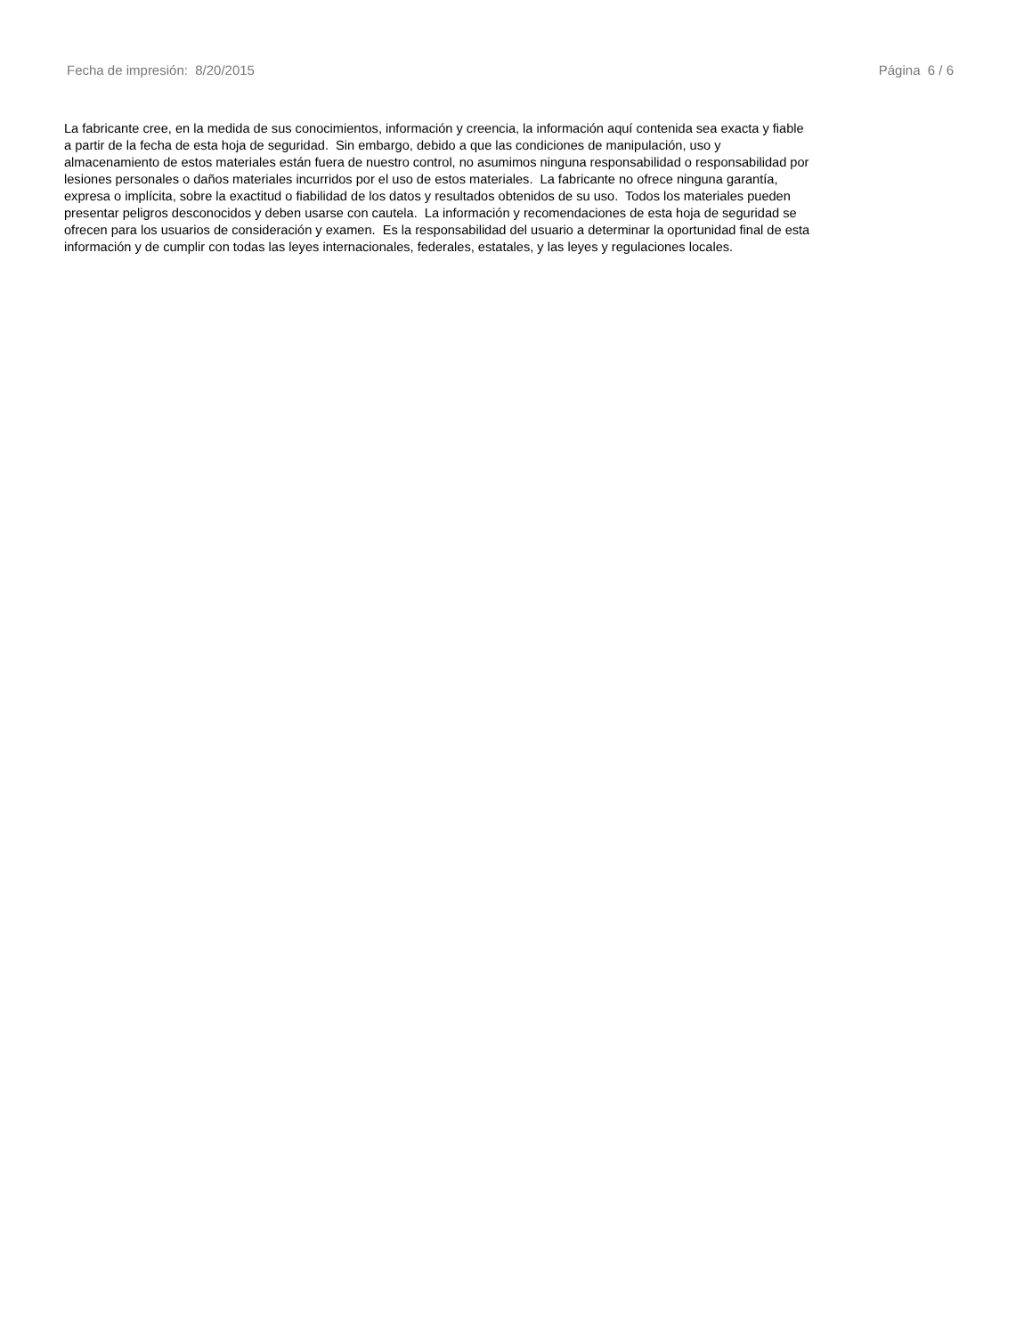Fecha de impresión: 8/20/2015 Página 6 / 6
La fabricante cree, en la medida de sus conocimientos, información y creencia, la información aquí contenida sea exacta y fiable
a partir de la fecha de esta hoja de seguridad. Sin embargo, debido a que las condiciones de manipulación, uso y
almacenamiento de estos materiales están fuera de nuestro control, no asumimos ninguna responsabilidad o responsabilidad por
lesiones personales o daños materiales incurridos por el uso de estos materiales. La fabricante no ofrece ninguna garantía,
expresa o implícita, sobre la exactitud o fiabilidad de los datos y resultados obtenidos de su uso. Todos los materiales pueden
presentar peligros desconocidos y deben usarse con cautela. La información y recomendaciones de esta hoja de seguridad se
ofrecen para los usuarios de consideración y examen. Es la responsabilidad del usuario a determinar la oportunidad final de esta
información y de cumplir con todas las leyes internacionales, federales, estatales, y las leyes y regulaciones locales.